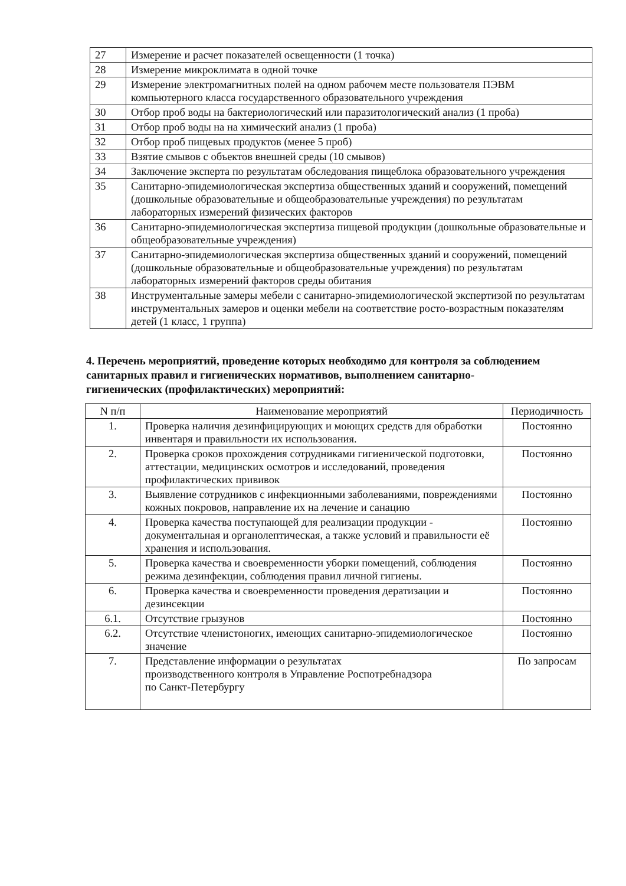| 27 | Измерение и расчет показателей освещенности (1 точка) |
| 28 | Измерение микроклимата в одной точке |
| 29 | Измерение электромагнитных полей на одном рабочем месте пользователя ПЭВМ компьютерного класса государственного образовательного учреждения |
| 30 | Отбор проб воды на бактериологический или паразитологический анализ (1 проба) |
| 31 | Отбор проб воды на на химический анализ (1 проба) |
| 32 | Отбор проб пищевых продуктов (менее 5 проб) |
| 33 | Взятие смывов с объектов внешней среды (10 смывов) |
| 34 | Заключение эксперта по результатам обследования пищеблока образовательного учреждения |
| 35 | Санитарно-эпидемиологическая экспертиза общественных зданий и сооружений, помещений (дошкольные образовательные и общеобразовательные учреждения) по результатам лабораторных измерений физических факторов |
| 36 | Санитарно-эпидемиологическая экспертиза пищевой продукции (дошкольные образовательные и общеобразовательные учреждения) |
| 37 | Санитарно-эпидемиологическая экспертиза общественных зданий и сооружений, помещений (дошкольные образовательные и общеобразовательные учреждения) по результатам лабораторных измерений факторов среды обитания |
| 38 | Инструментальные замеры мебели с санитарно-эпидемиологической экспертизой по результатам инструментальных замеров и оценки мебели на соответствие росто-возрастным показателям детей (1 класс, 1 группа) |
4. Перечень мероприятий, проведение которых необходимо для контроля за соблюдением санитарных правил и гигиенических нормативов, выполнением санитарно-гигиенических (профилактических) мероприятий:
| N п/п | Наименование мероприятий | Периодичность |
| --- | --- | --- |
| 1. | Проверка наличия дезинфицирующих и моющих средств для обработки инвентаря и правильности их использования. | Постоянно |
| 2. | Проверка сроков прохождения сотрудниками гигиенической подготовки, аттестации, медицинских осмотров и исследований, проведения профилактических прививок | Постоянно |
| 3. | Выявление сотрудников с инфекционными заболеваниями, повреждениями кожных покровов, направление их на лечение и санацию | Постоянно |
| 4. | Проверка качества поступающей для реализации продукции - документальная и органолептическая, а также условий и правильности её хранения и использования. | Постоянно |
| 5. | Проверка качества и своевременности уборки помещений, соблюдения режима дезинфекции, соблюдения правил личной гигиены. | Постоянно |
| 6. | Проверка качества и своевременности проведения дератизации и дезинсекции | Постоянно |
| 6.1. | Отсутствие грызунов | Постоянно |
| 6.2. | Отсутствие членистоногих, имеющих санитарно-эпидемиологическое значение | Постоянно |
| 7. | Представление информации о результатах производственного контроля в Управление Роспотребнадзора по Санкт-Петербургу | По запросам |